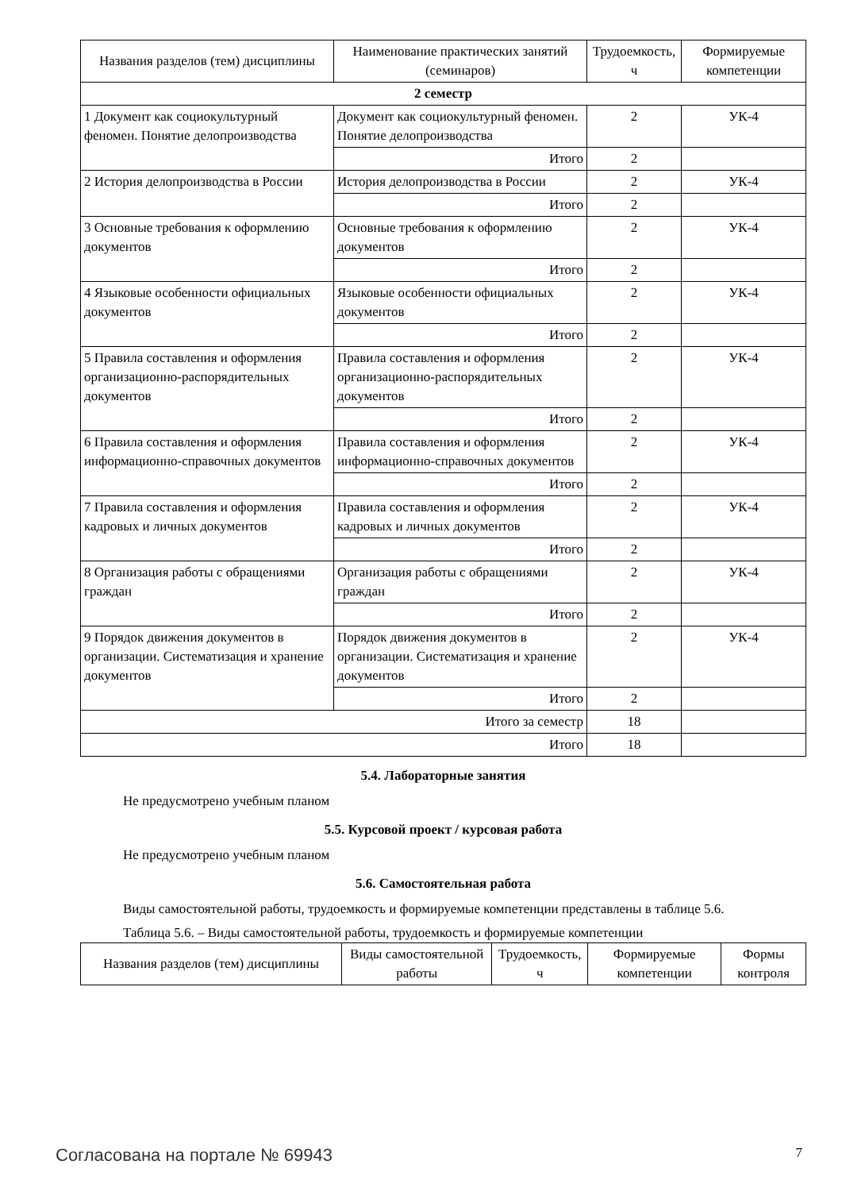| Названия разделов (тем) дисциплины | Наименование практических занятий (семинаров) | Трудоемкость, ч | Формируемые компетенции |
| --- | --- | --- | --- |
| 2 семестр | | | |
| 1 Документ как социокультурный феномен. Понятие делопроизводства | Документ как социокультурный феномен. Понятие делопроизводства | 2 | УК-4 |
| | Итого | 2 | |
| 2 История делопроизводства в России | История делопроизводства в России | 2 | УК-4 |
| | Итого | 2 | |
| 3 Основные требования к оформлению документов | Основные требования к оформлению документов | 2 | УК-4 |
| | Итого | 2 | |
| 4 Языковые особенности официальных документов | Языковые особенности официальных документов | 2 | УК-4 |
| | Итого | 2 | |
| 5 Правила составления и оформления организационно-распорядительных документов | Правила составления и оформления организационно-распорядительных документов | 2 | УК-4 |
| | Итого | 2 | |
| 6 Правила составления и оформления информационно-справочных документов | Правила составления и оформления информационно-справочных документов | 2 | УК-4 |
| | Итого | 2 | |
| 7 Правила составления и оформления кадровых и личных документов | Правила составления и оформления кадровых и личных документов | 2 | УК-4 |
| | Итого | 2 | |
| 8 Организация работы с обращениями граждан | Организация работы с обращениями граждан | 2 | УК-4 |
| | Итого | 2 | |
| 9 Порядок движения документов в организации. Систематизация и хранение документов | Порядок движения документов в организации. Систематизация и хранение документов | 2 | УК-4 |
| | Итого | 2 | |
| Итого за семестр | | 18 | |
| Итого | | 18 | |
5.4. Лабораторные занятия
Не предусмотрено учебным планом
5.5. Курсовой проект / курсовая работа
Не предусмотрено учебным планом
5.6. Самостоятельная работа
Виды самостоятельной работы, трудоемкость и формируемые компетенции представлены в таблице 5.6.
Таблица 5.6. – Виды самостоятельной работы, трудоемкость и формируемые компетенции
| Названия разделов (тем) дисциплины | Виды самостоятельной работы | Трудоемкость, ч | Формируемые компетенции | Формы контроля |
| --- | --- | --- | --- | --- |
Согласована на портале № 69943 7